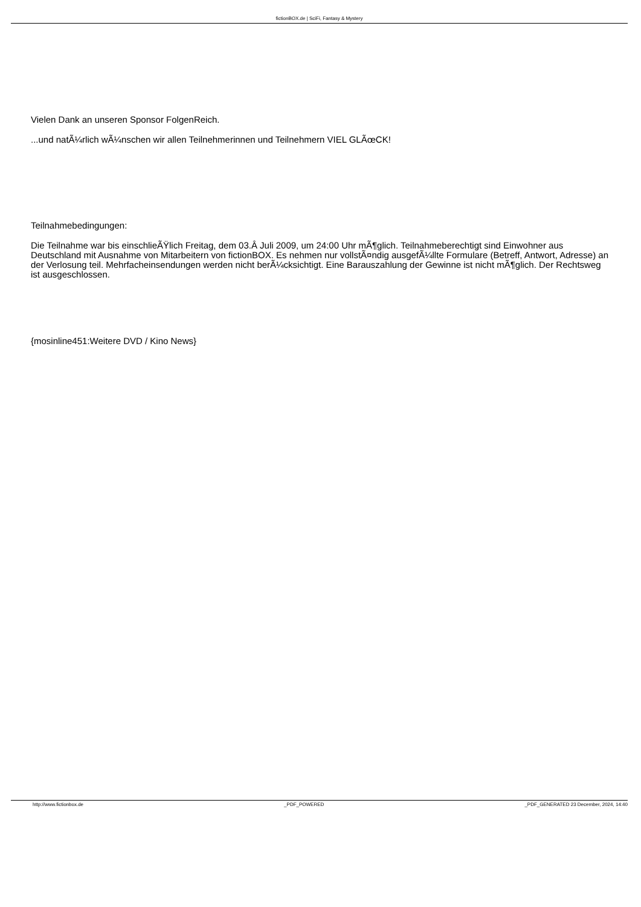fictionBOX.de | SciFi, Fantasy & Mystery
Vielen Dank an unseren Sponsor FolgenReich.
...und natÃ¼rlich wÃ¼nschen wir allen Teilnehmerinnen und Teilnehmern VIEL GLÃœCK!
Teilnahmebedingungen:
Die Teilnahme war bis einschlieÃŸlich Freitag, dem 03.Â Juli 2009, um 24:00 Uhr mÃ¶glich. Teilnahmeberechtigt sind Einwohner aus Deutschland mit Ausnahme von Mitarbeitern von fictionBOX. Es nehmen nur vollstÃ¤ndig ausgefÃ¼llte Formulare (Betreff, Antwort, Adresse) an der Verlosung teil. Mehrfacheinsendungen werden nicht berÃ¼cksichtigt. Eine Barauszahlung der Gewinne ist nicht mÃ¶glich. Der Rechtsweg ist ausgeschlossen.
{mosinline451:Weitere DVD / Kino News}
http://www.fictionbox.de _PDF_POWERED _PDF_GENERATED 23 December, 2024, 14:40